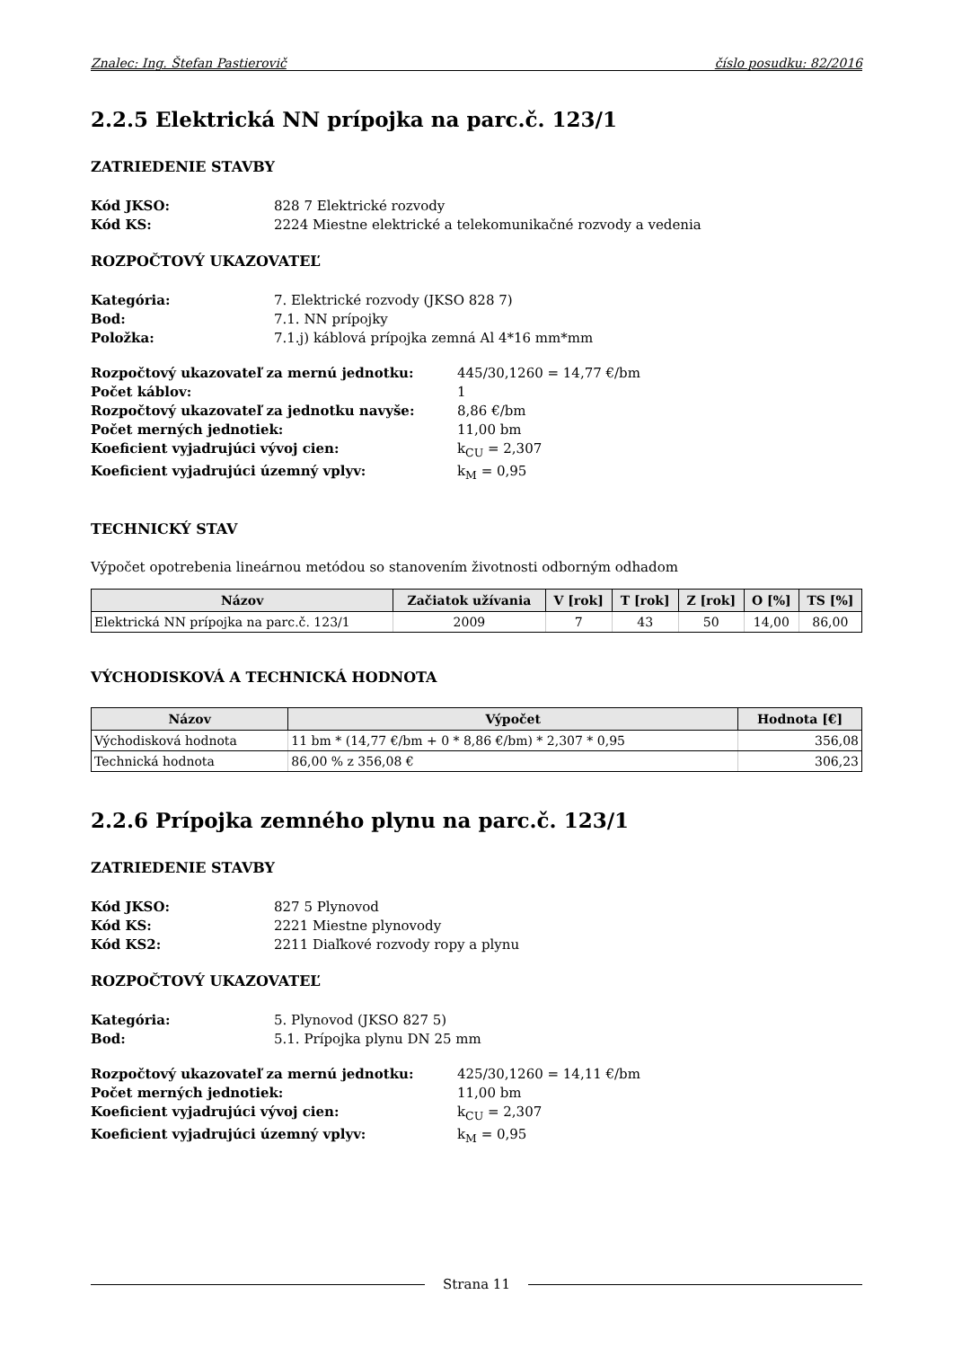Znalec: Ing. Štefan Pastierovič číslo posudku: 82/2016
2.2.5 Elektrická NN prípojka na parc.č. 123/1
ZATRIEDENIE STAVBY
Kód JKSO: 828 7 Elektrické rozvody Kód KS: 2224 Miestne elektrické a telekomunikačné rozvody a vedenia
ROZPOČTOVÝ UKAZOVATEĽ
Kategória: 7. Elektrické rozvody (JKSO 828 7) Bod: 7.1. NN prípojky Položka: 7.1.j) káblová prípojka zemná Al 4*16 mm*mm
Rozpočtový ukazovateľ za mernú jednotku: 445/30,1260 = 14,77 €/bm Počet káblov: 1 Rozpočtový ukazovateľ za jednotku navyše: 8,86 €/bm Počet merných jednotiek: 11,00 bm Koeficient vyjadrujúci vývoj cien: k<sub>CU</sub> = 2,307 Koeficient vyjadrujúci územný vplyv: k<sub>M</sub> = 0,95
TECHNICKÝ STAV
Výpočet opotrebenia lineárnou metódou so stanovením životnosti odborným odhadom
| Názov | Začiatok užívania | V [rok] | T [rok] | Z [rok] | O [%] | TS [%] |
| --- | --- | --- | --- | --- | --- | --- |
| Elektrická NN prípojka na parc.č. 123/1 | 2009 | 7 | 43 | 50 | 14,00 | 86,00 |
VÝCHODISKOVÁ A TECHNICKÁ HODNOTA
| Názov | Výpočet | Hodnota [€] |
| --- | --- | --- |
| Východisková hodnota | 11 bm * (14,77 €/bm + 0 * 8,86 €/bm) * 2,307 * 0,95 | 356,08 |
| Technická hodnota | 86,00 % z 356,08 € | 306,23 |
2.2.6 Prípojka zemného plynu na parc.č. 123/1
ZATRIEDENIE STAVBY
Kód JKSO: 827 5 Plynovod Kód KS: 2221 Miestne plynovody Kód KS2: 2211 Diaľkové rozvody ropy a plynu
ROZPOČTOVÝ UKAZOVATEĽ
Kategória: 5. Plynovod (JKSO 827 5) Bod: 5.1. Prípojka plynu DN 25 mm
Rozpočtový ukazovateľ za mernú jednotku: 425/30,1260 = 14,11 €/bm Počet merných jednotiek: 11,00 bm Koeficient vyjadrujúci vývoj cien: k<sub>CU</sub> = 2,307 Koeficient vyjadrujúci územný vplyv: k<sub>M</sub> = 0,95
Strana 11